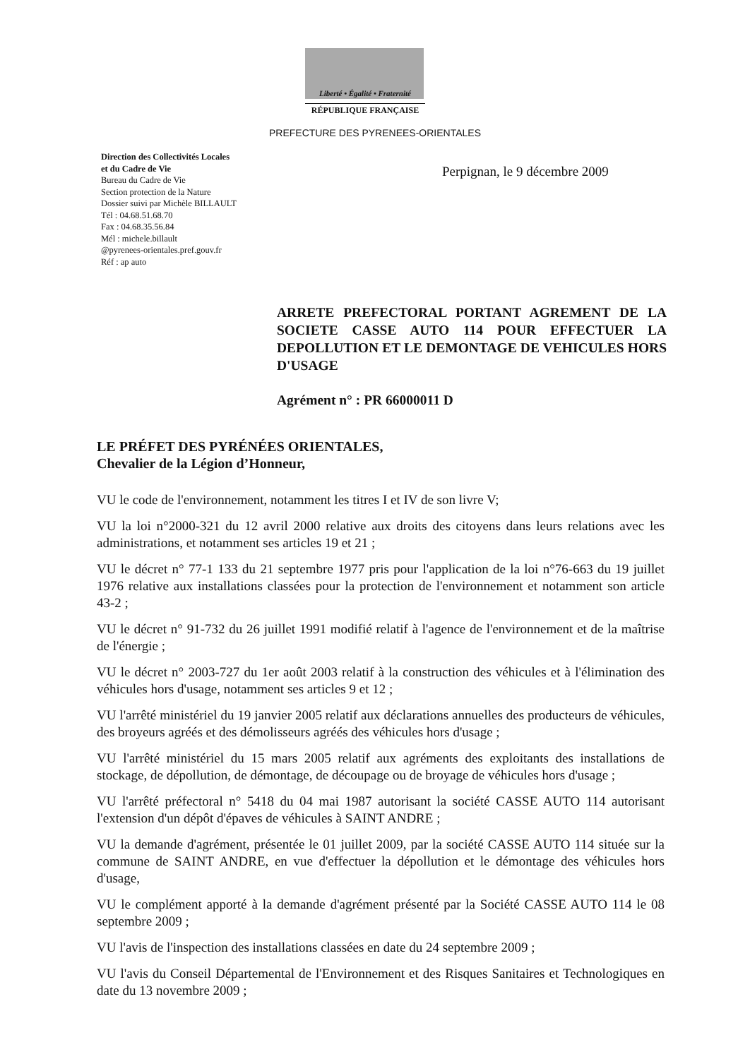Liberté • Égalité • Fraternité
RÉPUBLIQUE FRANÇAISE
PREFECTURE DES PYRENEES-ORIENTALES
Direction des Collectivités Locales
et du Cadre de Vie
Bureau du Cadre de Vie
Section protection de la Nature
Dossier suivi par Michèle BILLAULT
Tél : 04.68.51.68.70
Fax : 04.68.35.56.84
Mél : michele.billault
@pyrenees-orientales.pref.gouv.fr
Réf : ap auto
Perpignan, le 9 décembre 2009
ARRETE PREFECTORAL PORTANT AGREMENT DE LA SOCIETE CASSE AUTO 114 POUR EFFECTUER LA DEPOLLUTION ET LE DEMONTAGE DE VEHICULES HORS D'USAGE
Agrément n° : PR 66000011 D
LE PRÉFET DES PYRÉNÉES ORIENTALES,
Chevalier de la Légion d’Honneur,
VU le code de l'environnement, notamment les titres I et IV de son livre V;
VU la loi n°2000-321 du 12 avril 2000 relative aux droits des citoyens dans leurs relations avec les administrations, et notamment ses articles 19 et 21 ;
VU le décret n° 77-1 133 du 21 septembre 1977 pris pour l'application de la loi n°76-663 du 19 juillet 1976 relative aux installations classées pour la protection de l'environnement et notamment son article 43-2 ;
VU le décret n° 91-732 du 26 juillet 1991 modifié relatif à l'agence de l'environnement et de la maîtrise de l'énergie ;
VU le décret n° 2003-727 du 1er août 2003 relatif à la construction des véhicules et à l'élimination des véhicules hors d'usage, notamment ses articles 9 et 12 ;
VU l'arrêté ministériel du 19 janvier 2005 relatif aux déclarations annuelles des producteurs de véhicules, des broyeurs agréés et des démolisseurs agréés des véhicules hors d'usage ;
VU l'arrêté ministériel du 15 mars 2005 relatif aux agréments des exploitants des installations de stockage, de dépollution, de démontage, de découpage ou de broyage de véhicules hors d'usage ;
VU l'arrêté préfectoral n° 5418 du 04 mai 1987 autorisant la société CASSE AUTO 114 autorisant l'extension d'un dépôt d'épaves de véhicules à SAINT ANDRE ;
VU la demande d'agrément, présentée le 01 juillet 2009, par la société CASSE AUTO 114 située sur la commune de SAINT ANDRE, en vue d'effectuer la dépollution et le démontage des véhicules hors d'usage,
VU le complément apporté à la demande d'agrément présenté par la Société CASSE AUTO 114 le 08 septembre 2009 ;
VU l'avis de l'inspection des installations classées en date du 24 septembre 2009 ;
VU l'avis du Conseil Départemental de l'Environnement et des Risques Sanitaires et Technologiques en date du 13 novembre 2009 ;